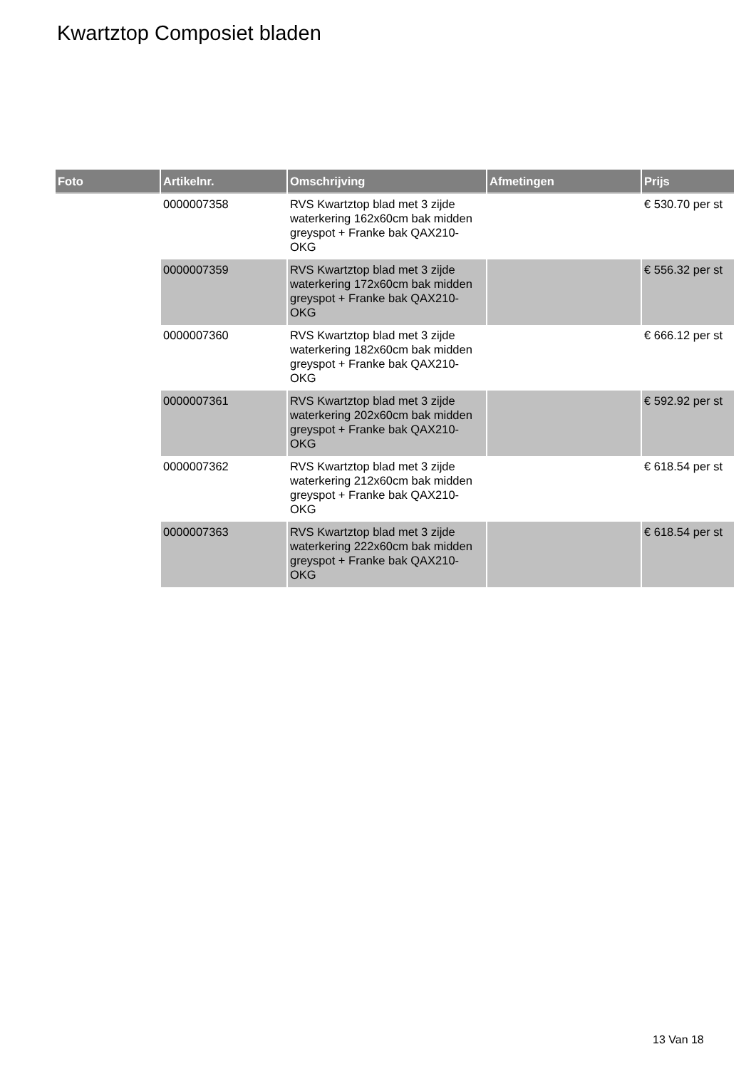Kwartztop Composiet bladen
| Foto | Artikelnr. | Omschrijving | Afmetingen | Prijs |
| --- | --- | --- | --- | --- |
| | 0000007358 | RVS Kwartztop blad met 3 zijde waterkering 162x60cm bak midden greyspot + Franke bak QAX210-OKG | | € 530.70 per st |
| | 0000007359 | RVS Kwartztop blad met 3 zijde waterkering 172x60cm bak midden greyspot + Franke bak QAX210-OKG | | € 556.32 per st |
| | 0000007360 | RVS Kwartztop blad met 3 zijde waterkering 182x60cm bak midden greyspot + Franke bak QAX210-OKG | | € 666.12 per st |
| | 0000007361 | RVS Kwartztop blad met 3 zijde waterkering 202x60cm bak midden greyspot + Franke bak QAX210-OKG | | € 592.92 per st |
| | 0000007362 | RVS Kwartztop blad met 3 zijde waterkering 212x60cm bak midden greyspot + Franke bak QAX210-OKG | | € 618.54 per st |
| | 0000007363 | RVS Kwartztop blad met 3 zijde waterkering 222x60cm bak midden greyspot + Franke bak QAX210-OKG | | € 618.54 per st |
13 Van 18